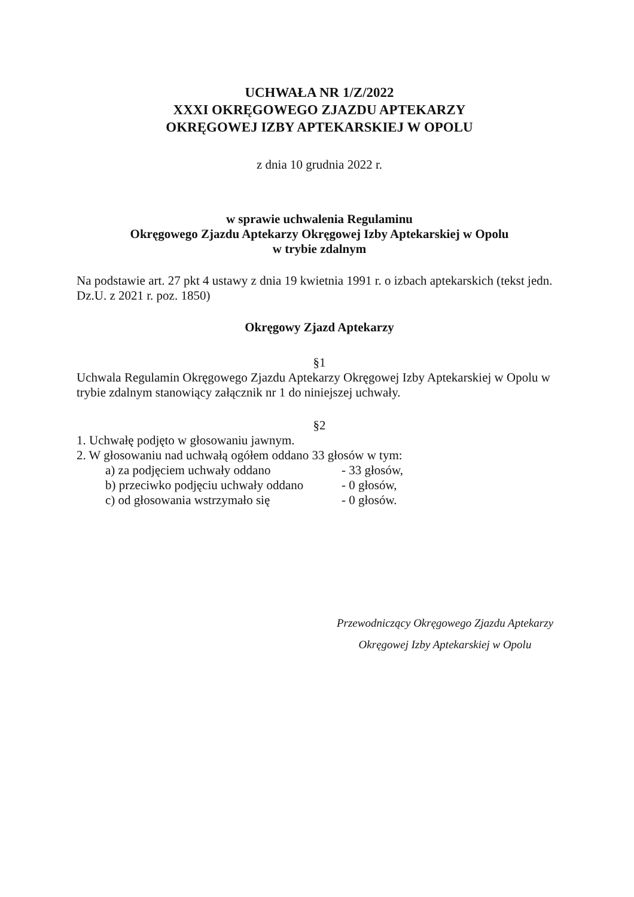UCHWAŁA NR 1/Z/2022
XXXI OKRĘGOWEGO ZJAZDU APTEKARZY
OKRĘGOWEJ IZBY APTEKARSKIEJ W OPOLU
z dnia 10 grudnia 2022 r.
w sprawie uchwalenia Regulaminu
Okręgowego Zjazdu Aptekarzy Okręgowej Izby Aptekarskiej w Opolu
w trybie zdalnym
Na podstawie art. 27 pkt 4 ustawy z dnia 19 kwietnia 1991 r. o izbach aptekarskich (tekst jedn. Dz.U. z 2021 r. poz. 1850)
Okręgowy Zjazd Aptekarzy
§1
Uchwala Regulamin Okręgowego Zjazdu Aptekarzy Okręgowej Izby Aptekarskiej w Opolu w trybie zdalnym stanowiący załącznik nr 1 do niniejszej uchwały.
§2
1. Uchwałę podjęto w głosowaniu jawnym.
2. W głosowaniu nad uchwałą ogółem oddano 33 głosów w tym:
a) za podjęciem uchwały oddano - 33 głosów,
b) przeciwko podjęciu uchwały oddano - 0 głosów,
c) od głosowania wstrzymało się - 0 głosów.
Przewodniczący Okręgowego Zjazdu Aptekarzy
Okręgowej Izby Aptekarskiej w Opolu